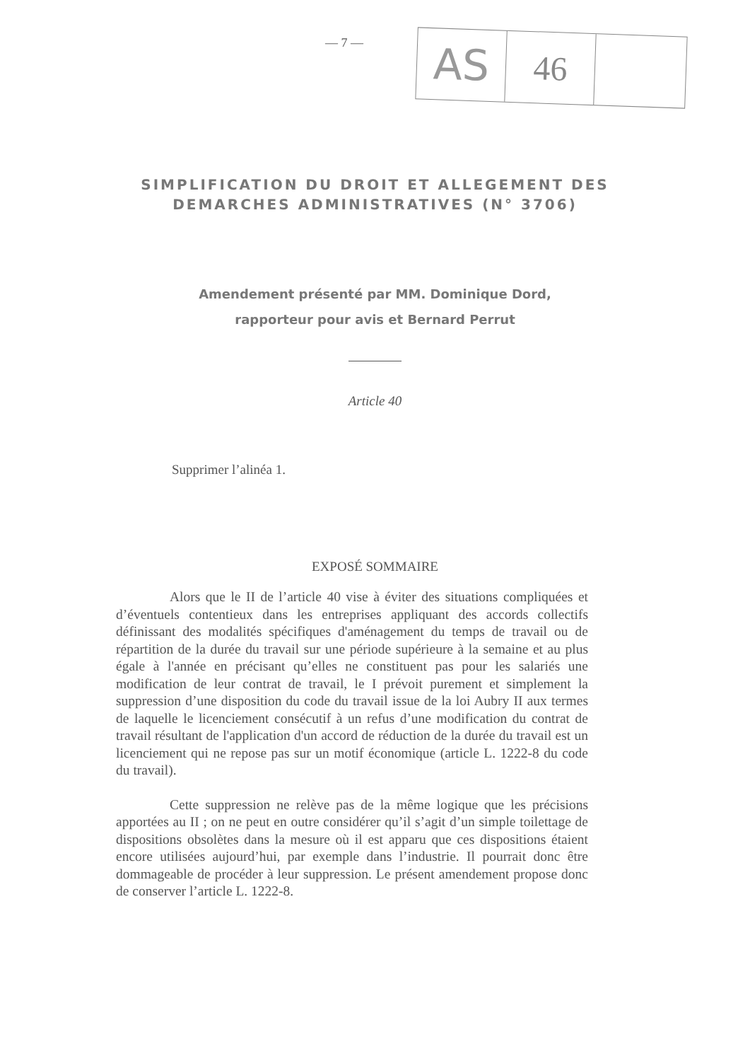— 7 —
AS
46
SIMPLIFICATION DU DROIT ET ALLEGEMENT DES
DEMARCHES ADMINISTRATIVES (N° 3706)
Amendement présenté par MM. Dominique Dord,
rapporteur pour avis et Bernard Perrut
Article 40
Supprimer l’alinéa 1.
EXPOSÉ SOMMAIRE
Alors que le II de l’article 40 vise à éviter des situations compliquées et d’éventuels contentieux dans les entreprises appliquant des accords collectifs définissant des modalités spécifiques d'aménagement du temps de travail ou de répartition de la durée du travail sur une période supérieure à la semaine et au plus égale à l'année en précisant qu’elles ne constituent pas pour les salariés une modification de leur contrat de travail, le I prévoit purement et simplement la suppression d’une disposition du code du travail issue de la loi Aubry II aux termes de laquelle le licenciement consécutif à un refus d’une modification du contrat de travail résultant de l'application d'un accord de réduction de la durée du travail est un licenciement qui ne repose pas sur un motif économique (article L. 1222-8 du code du travail).
Cette suppression ne relève pas de la même logique que les précisions apportées au II ; on ne peut en outre considérer qu’il s’agit d’un simple toilettage de dispositions obsolètes dans la mesure où il est apparu que ces dispositions étaient encore utilisées aujourd’hui, par exemple dans l’industrie. Il pourrait donc être dommageable de procéder à leur suppression. Le présent amendement propose donc de conserver l’article L. 1222-8.